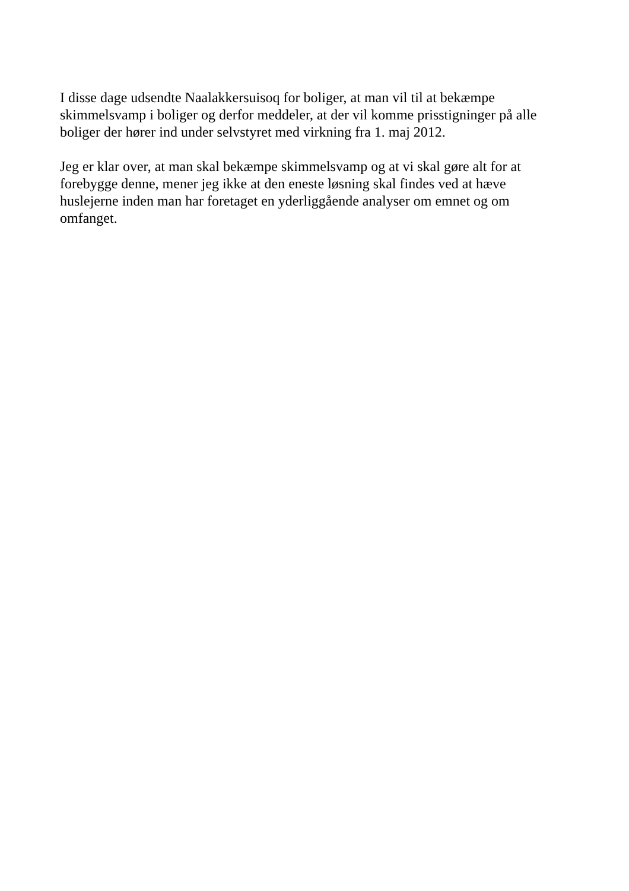I disse dage udsendte Naalakkersuisoq for boliger, at man vil til at bekæmpe
skimmelsvamp i boliger og derfor meddeler, at der vil komme prisstigninger på alle
boliger der hører ind under selvstyret med virkning fra 1. maj 2012.
Jeg er klar over, at man skal bekæmpe skimmelsvamp og at vi skal gøre alt for at
forebygge denne, mener jeg ikke at den eneste løsning skal findes ved at hæve
huslejerne inden man har foretaget en yderliggående analyser om emnet og om
omfanget.